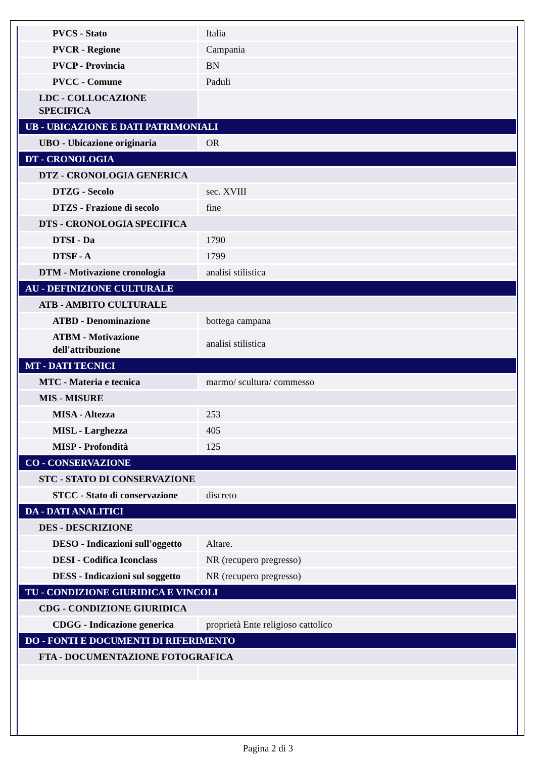| PVCS - Stato | Italia |
| PVCR - Regione | Campania |
| PVCP - Provincia | BN |
| PVCC - Comune | Paduli |
| LDC - COLLOCAZIONE SPECIFICA | |
| UB - UBICAZIONE E DATI PATRIMONIALI | |
| UBO - Ubicazione originaria | OR |
| DT - CRONOLOGIA | |
| DTZ - CRONOLOGIA GENERICA | |
| DTZG - Secolo | sec. XVIII |
| DTZS - Frazione di secolo | fine |
| DTS - CRONOLOGIA SPECIFICA | |
| DTSI - Da | 1790 |
| DTSF - A | 1799 |
| DTM - Motivazione cronologia | analisi stilistica |
| AU - DEFINIZIONE CULTURALE | |
| ATB - AMBITO CULTURALE | |
| ATBD - Denominazione | bottega campana |
| ATBM - Motivazione dell'attribuzione | analisi stilistica |
| MT - DATI TECNICI | |
| MTC - Materia e tecnica | marmo/ scultura/ commesso |
| MIS - MISURE | |
| MISA - Altezza | 253 |
| MISL - Larghezza | 405 |
| MISP - Profondità | 125 |
| CO - CONSERVAZIONE | |
| STC - STATO DI CONSERVAZIONE | |
| STCC - Stato di conservazione | discreto |
| DA - DATI ANALITICI | |
| DES - DESCRIZIONE | |
| DESO - Indicazioni sull'oggetto | Altare. |
| DESI - Codifica Iconclass | NR (recupero pregresso) |
| DESS - Indicazioni sul soggetto | NR (recupero pregresso) |
| TU - CONDIZIONE GIURIDICA E VINCOLI | |
| CDG - CONDIZIONE GIURIDICA | |
| CDGG - Indicazione generica | proprietà Ente religioso cattolico |
| DO - FONTI E DOCUMENTI DI RIFERIMENTO | |
| FTA - DOCUMENTAZIONE FOTOGRAFICA | |
Pagina 2 di 3